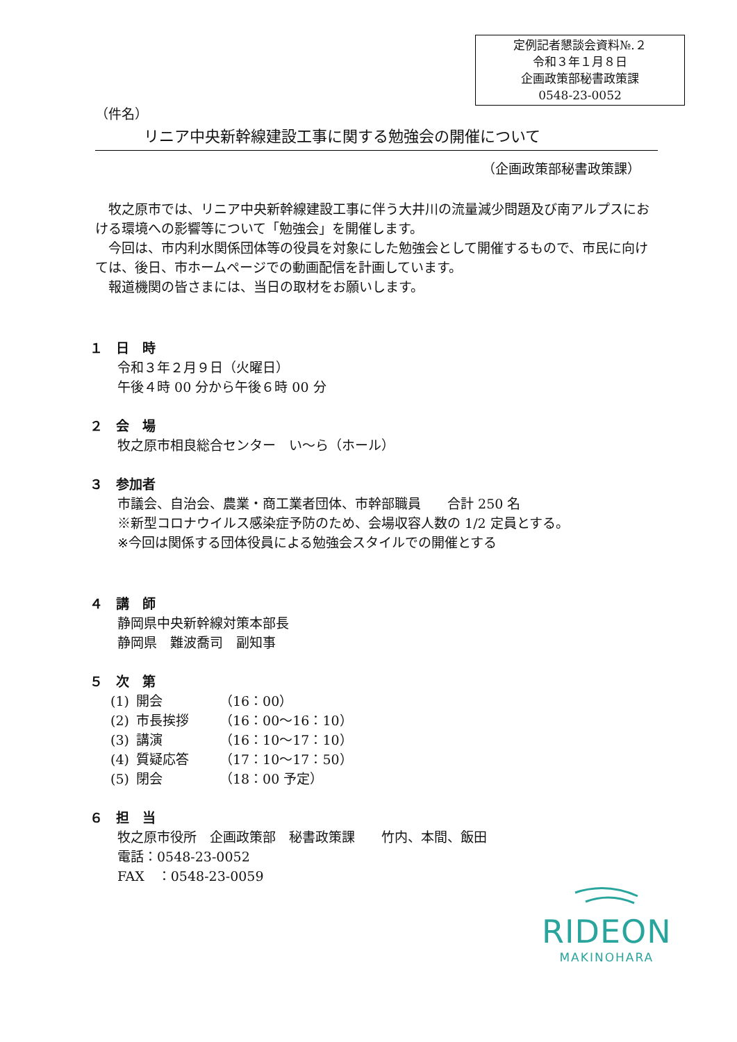定例記者懇談会資料№.２
令和３年１月８日
企画政策部秘書政策課
0548-23-0052
（件名）
リニア中央新幹線建設工事に関する勉強会の開催について
（企画政策部秘書政策課）
　牧之原市では、リニア中央新幹線建設工事に伴う大井川の流量減少問題及び南アルプスにおける環境への影響等について「勉強会」を開催します。
　今回は、市内利水関係団体等の役員を対象にした勉強会として開催するもので、市民に向けては、後日、市ホームページでの動画配信を計画しています。
　報道機関の皆さまには、当日の取材をお願いします。
１　日　時
令和３年２月９日（火曜日）
午後４時 00 分から午後６時 00 分
２　会　場
牧之原市相良総合センター　い～ら（ホール）
３　参加者
市議会、自治会、農業・商工業者団体、市幹部職員　　合計 250 名
※新型コロナウイルス感染症予防のため、会場収容人数の 1/2 定員とする。
※今回は関係する団体役員による勉強会スタイルでの開催とする
４　講　師
静岡県中央新幹線対策本部長
静岡県　難波喬司　副知事
５　次　第
| (1) | 開会 | （16：00） |
| (2) | 市長挨拶 | （16：00～16：10） |
| (3) | 講演 | （16：10～17：10） |
| (4) | 質疑応答 | （17：10～17：50） |
| (5) | 閉会 | （18：00 予定） |
６　担　当
牧之原市役所　企画政策部　秘書政策課　　竹内、本間、飯田
電話：0548-23-0052
FAX　：0548-23-0059
RIDEON
MAKINOHARA